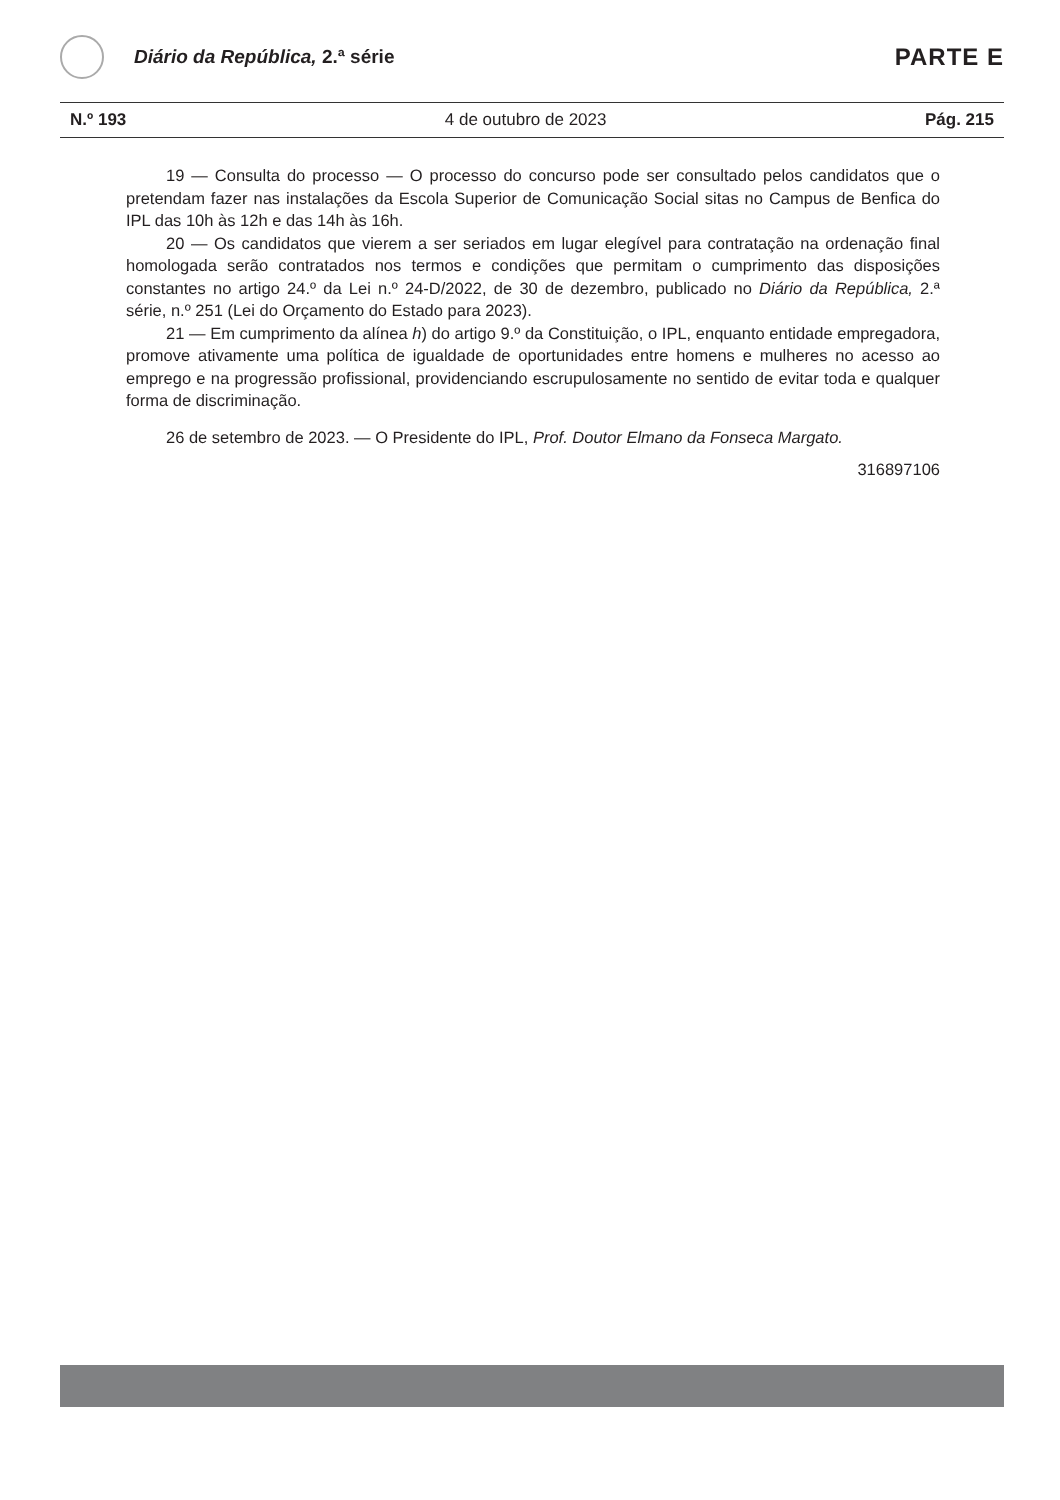Diário da República, 2.ª série
PARTE E
N.º 193 4 de outubro de 2023 Pág. 215
19 — Consulta do processo — O processo do concurso pode ser consultado pelos candidatos que o pretendam fazer nas instalações da Escola Superior de Comunicação Social sitas no Campus de Benfica do IPL das 10h às 12h e das 14h às 16h.
20 — Os candidatos que vierem a ser seriados em lugar elegível para contratação na ordenação final homologada serão contratados nos termos e condições que permitam o cumprimento das disposições constantes no artigo 24.º da Lei n.º 24-D/2022, de 30 de dezembro, publicado no Diário da República, 2.ª série, n.º 251 (Lei do Orçamento do Estado para 2023).
21 — Em cumprimento da alínea h) do artigo 9.º da Constituição, o IPL, enquanto entidade empregadora, promove ativamente uma política de igualdade de oportunidades entre homens e mulheres no acesso ao emprego e na progressão profissional, providenciando escrupulosamente no sentido de evitar toda e qualquer forma de discriminação.
26 de setembro de 2023. — O Presidente do IPL, Prof. Doutor Elmano da Fonseca Margato.
316897106